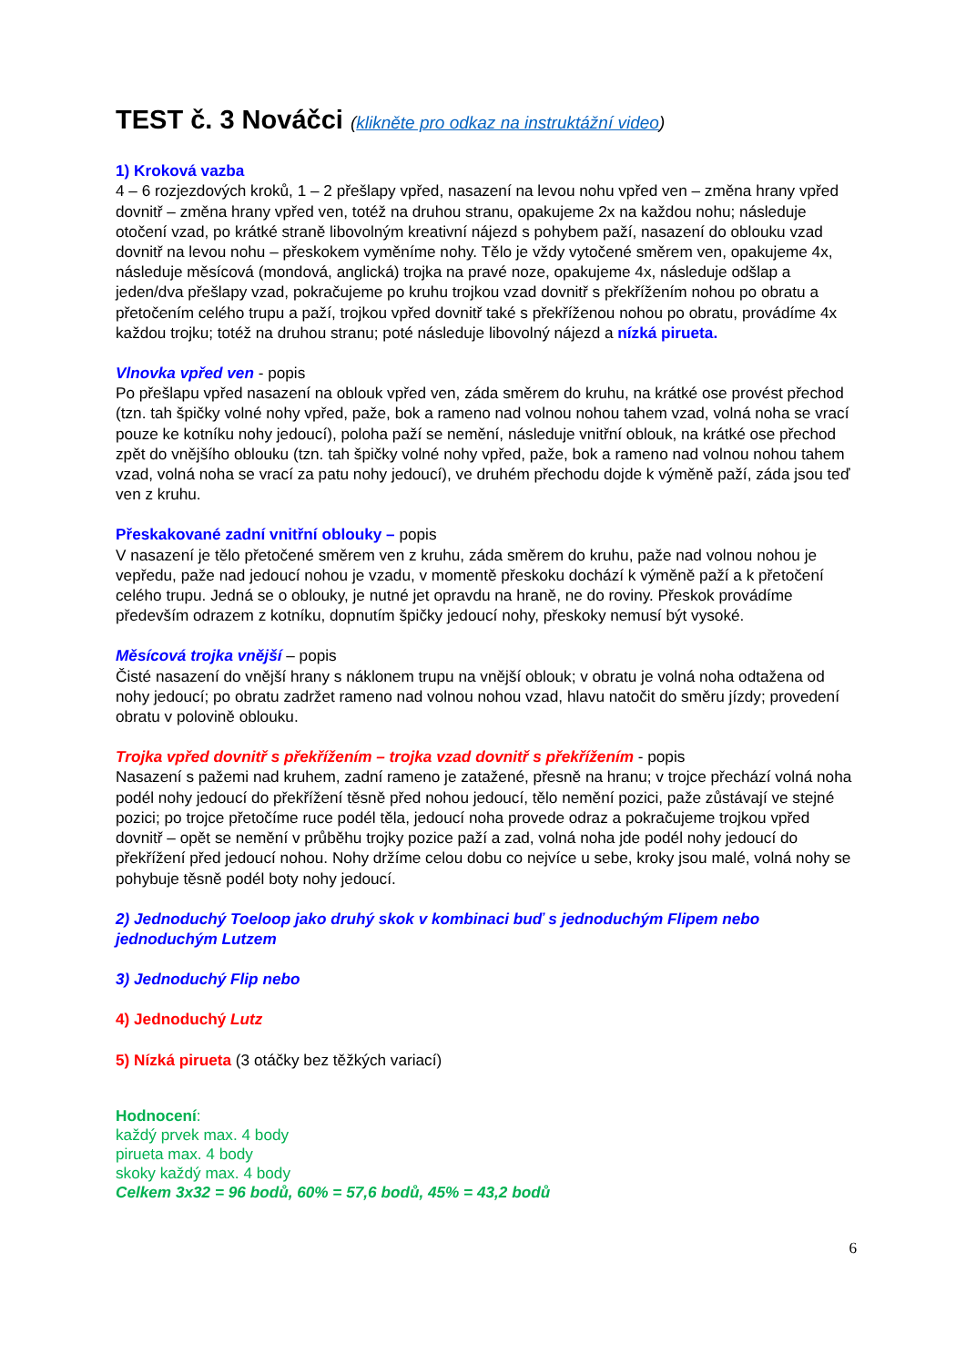TEST č. 3 Nováčci (klikněte pro odkaz na instruktážní video)
1) Kroková vazba
4 – 6 rozjezdových kroků, 1 – 2 přešlapy vpřed, nasazení na levou nohu vpřed ven – změna hrany vpřed dovnitř – změna hrany vpřed ven, totéž na druhou stranu, opakujeme 2x na každou nohu; následuje otočení vzad, po krátké straně libovolným kreativní nájezd s pohybem paží, nasazení do oblouku vzad dovnitř na levou nohu – přeskokem vyměníme nohy. Tělo je vždy vytočené směrem ven, opakujeme 4x, následuje měsícová (mondová, anglická) trojka na pravé noze, opakujeme 4x, následuje odšlap a jeden/dva přešlapy vzad, pokračujeme po kruhu trojkou vzad dovnitř s překřížením nohou po obratu a přetočením celého trupu a paží, trojkou vpřed dovnitř také s překříženou nohou po obratu, provádíme 4x každou trojku; totéž na druhou stranu; poté následuje libovolný nájezd a nízká pirueta.
Vlnovka vpřed ven - popis
Po přešlapu vpřed nasazení na oblouk vpřed ven, záda směrem do kruhu, na krátké ose provést přechod (tzn. tah špičky volné nohy vpřed, paže, bok a rameno nad volnou nohou tahem vzad, volná noha se vrací pouze ke kotníku nohy jedoucí), poloha paží se nemění, následuje vnitřní oblouk, na krátké ose přechod zpět do vnějšího oblouku (tzn. tah špičky volné nohy vpřed, paže, bok a rameno nad volnou nohou tahem vzad, volná noha se vrací za patu nohy jedoucí), ve druhém přechodu dojde k výměně paží, záda jsou teď ven z kruhu.
Přeskakované zadní vnitřní oblouky – popis
V nasazení je tělo přetočené směrem ven z kruhu, záda směrem do kruhu, paže nad volnou nohou je vepředu, paže nad jedoucí nohou je vzadu, v momentě přeskoku dochází k výměně paží a k přetočení celého trupu. Jedná se o oblouky, je nutné jet opravdu na hraně, ne do roviny. Přeskok provádíme především odrazem z kotníku, dopnutím špičky jedoucí nohy, přeskoky nemusí být vysoké.
Měsícová trojka vnější – popis
Čisté nasazení do vnější hrany s náklonem trupu na vnější oblouk; v obratu je volná noha odtažena od nohy jedoucí; po obratu zadržet rameno nad volnou nohou vzad, hlavu natočit do směru jízdy; provedení obratu v polovině oblouku.
Trojka vpřed dovnitř s překřížením – trojka vzad dovnitř s překřížením - popis
Nasazení s pažemi nad kruhem, zadní rameno je zatažené, přesně na hranu; v trojce přechází volná noha podél nohy jedoucí do překřížení těsně před nohou jedoucí, tělo nemění pozici, paže zůstávají ve stejné pozici; po trojce přetočíme ruce podél těla, jedoucí noha provede odraz a pokračujeme trojkou vpřed dovnitř – opět se nemění v průběhu trojky pozice paží a zad, volná noha jde podél nohy jedoucí do překřížení před jedoucí nohou. Nohy držíme celou dobu co nejvíce u sebe, kroky jsou malé, volná nohy se pohybuje těsně podél boty nohy jedoucí.
2) Jednoduchý Toeloop jako druhý skok v kombinaci buď s jednoduchým Flipem nebo jednoduchým Lutzem
3) Jednoduchý Flip nebo
4) Jednoduchý Lutz
5) Nízká pirueta (3 otáčky bez těžkých variací)
Hodnocení:
každý prvek max. 4 body
pirueta max. 4 body
skoky každý max. 4 body
Celkem 3x32 = 96 bodů, 60% = 57,6 bodů, 45% = 43,2 bodů
6